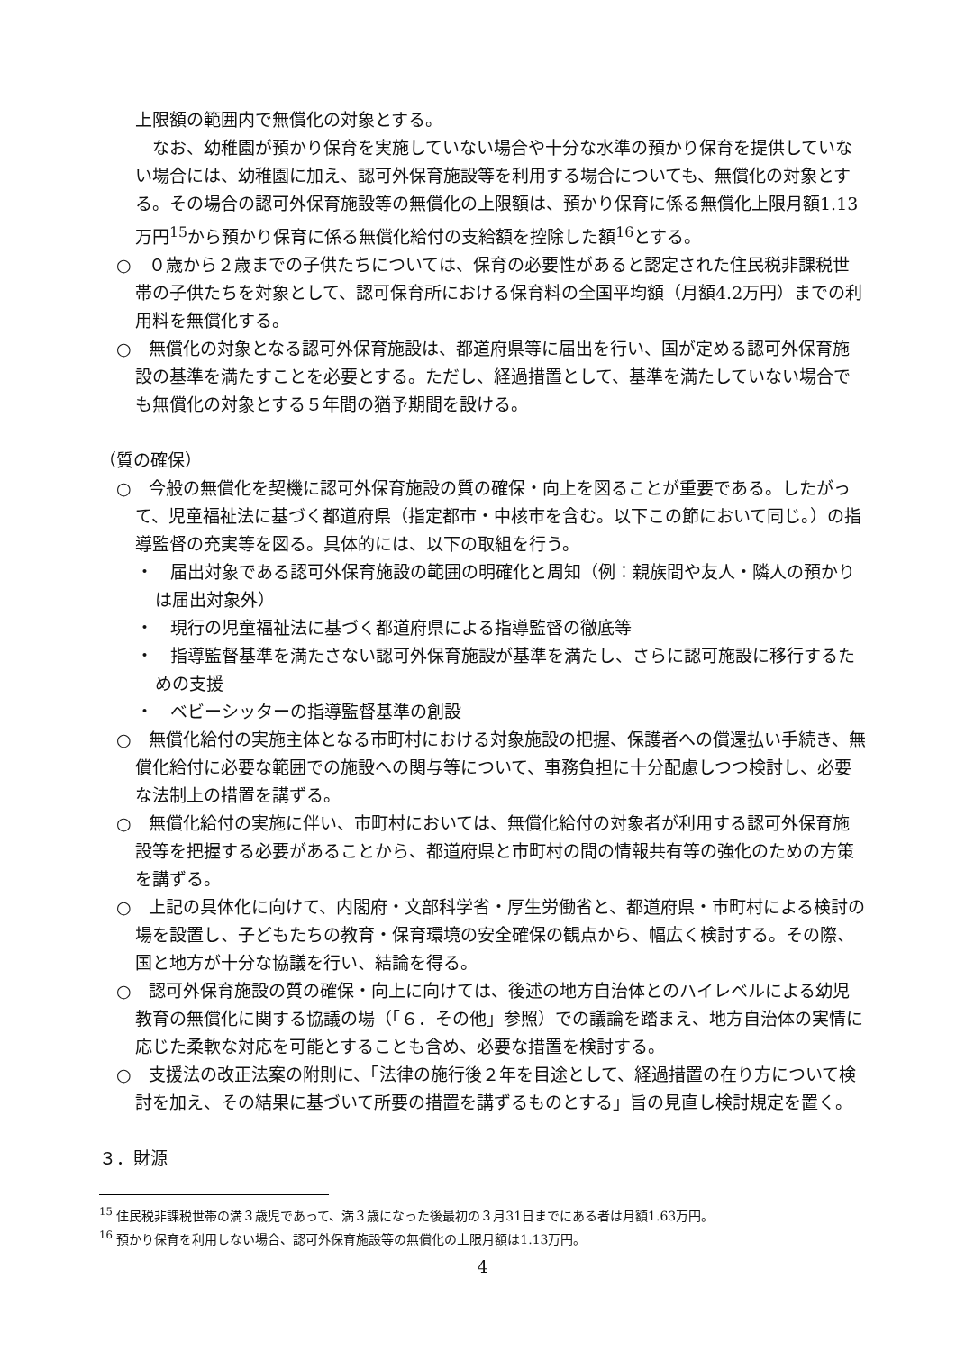上限額の範囲内で無償化の対象とする。
　なお、幼稚園が預かり保育を実施していない場合や十分な水準の預かり保育を提供していない場合には、幼稚園に加え、認可外保育施設等を利用する場合についても、無償化の対象とする。その場合の認可外保育施設等の無償化の上限額は、預かり保育に係る無償化上限月額1.13万円<sup>15</sup>から預かり保育に係る無償化給付の支給額を控除した額<sup>16</sup>とする。
○　０歳から２歳までの子供たちについては、保育の必要性があると認定された住民税非課税世帯の子供たちを対象として、認可保育所における保育料の全国平均額（月額4.2万円）までの利用料を無償化する。
○　無償化の対象となる認可外保育施設は、都道府県等に届出を行い、国が定める認可外保育施設の基準を満たすことを必要とする。ただし、経過措置として、基準を満たしていない場合でも無償化の対象とする５年間の猶予期間を設ける。
（質の確保）
○　今般の無償化を契機に認可外保育施設の質の確保・向上を図ることが重要である。したがって、児童福祉法に基づく都道府県（指定都市・中核市を含む。以下この節において同じ。）の指導監督の充実等を図る。具体的には、以下の取組を行う。
・　届出対象である認可外保育施設の範囲の明確化と周知（例：親族間や友人・隣人の預かりは届出対象外）
・　現行の児童福祉法に基づく都道府県による指導監督の徹底等
・　指導監督基準を満たさない認可外保育施設が基準を満たし、さらに認可施設に移行するための支援
・　ベビーシッターの指導監督基準の創設
○　無償化給付の実施主体となる市町村における対象施設の把握、保護者への償還払い手続き、無償化給付に必要な範囲での施設への関与等について、事務負担に十分配慮しつつ検討し、必要な法制上の措置を講ずる。
○　無償化給付の実施に伴い、市町村においては、無償化給付の対象者が利用する認可外保育施設等を把握する必要があることから、都道府県と市町村の間の情報共有等の強化のための方策を講ずる。
○　上記の具体化に向けて、内閣府・文部科学省・厚生労働省と、都道府県・市町村による検討の場を設置し、子どもたちの教育・保育環境の安全確保の観点から、幅広く検討する。その際、国と地方が十分な協議を行い、結論を得る。
○　認可外保育施設の質の確保・向上に向けては、後述の地方自治体とのハイレベルによる幼児教育の無償化に関する協議の場（「６．その他」参照）での議論を踏まえ、地方自治体の実情に応じた柔軟な対応を可能とすることも含め、必要な措置を検討する。
○　支援法の改正法案の附則に、「法律の施行後２年を目途として、経過措置の在り方について検討を加え、その結果に基づいて所要の措置を講ずるものとする」旨の見直し検討規定を置く。
３．財源
<sup>15</sup> 住民税非課税世帯の満３歳児であって、満３歳になった後最初の３月31日までにある者は月額1.63万円。
<sup>16</sup> 預かり保育を利用しない場合、認可外保育施設等の無償化の上限月額は1.13万円。
4